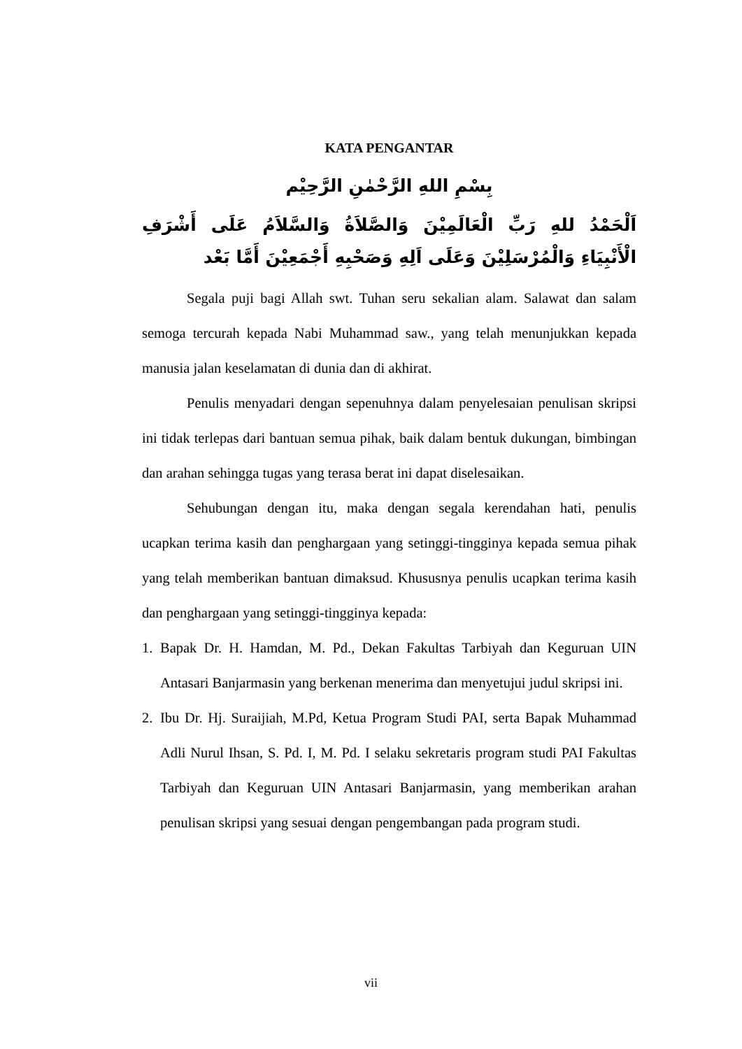KATA PENGANTAR
بِسْمِ اللهِ الرَّحْمٰنِ الرَّحِيْم
اَلْحَمْدُ للهِ رَبِّ الْعَالَمِيْنَ وَالصَّلاَةُ وَالسَّلاَمُ عَلَى أَشْرَفِ الْأَنْبِيَاءِ وَالْمُرْسَلِيْنَ وَعَلَى اَلِهِ وَصَحْبِهِ أَجْمَعِيْنَ أَمَّا بَعْد
Segala puji bagi Allah swt. Tuhan seru sekalian alam. Salawat dan salam semoga tercurah kepada Nabi Muhammad saw., yang telah menunjukkan kepada manusia jalan keselamatan di dunia dan di akhirat.
Penulis menyadari dengan sepenuhnya dalam penyelesaian penulisan skripsi ini tidak terlepas dari bantuan semua pihak, baik dalam bentuk dukungan, bimbingan dan arahan sehingga tugas yang terasa berat ini dapat diselesaikan.
Sehubungan dengan itu, maka dengan segala kerendahan hati, penulis ucapkan terima kasih dan penghargaan yang setinggi-tingginya kepada semua pihak yang telah memberikan bantuan dimaksud. Khususnya penulis ucapkan terima kasih dan penghargaan yang setinggi-tingginya kepada:
1. Bapak Dr. H. Hamdan, M. Pd., Dekan Fakultas Tarbiyah dan Keguruan UIN Antasari Banjarmasin yang berkenan menerima dan menyetujui judul skripsi ini.
2. Ibu Dr. Hj. Suraijiah, M.Pd, Ketua Program Studi PAI, serta Bapak Muhammad Adli Nurul Ihsan, S. Pd. I, M. Pd. I selaku sekretaris program studi PAI Fakultas Tarbiyah dan Keguruan UIN Antasari Banjarmasin, yang memberikan arahan penulisan skripsi yang sesuai dengan pengembangan pada program studi.
vii